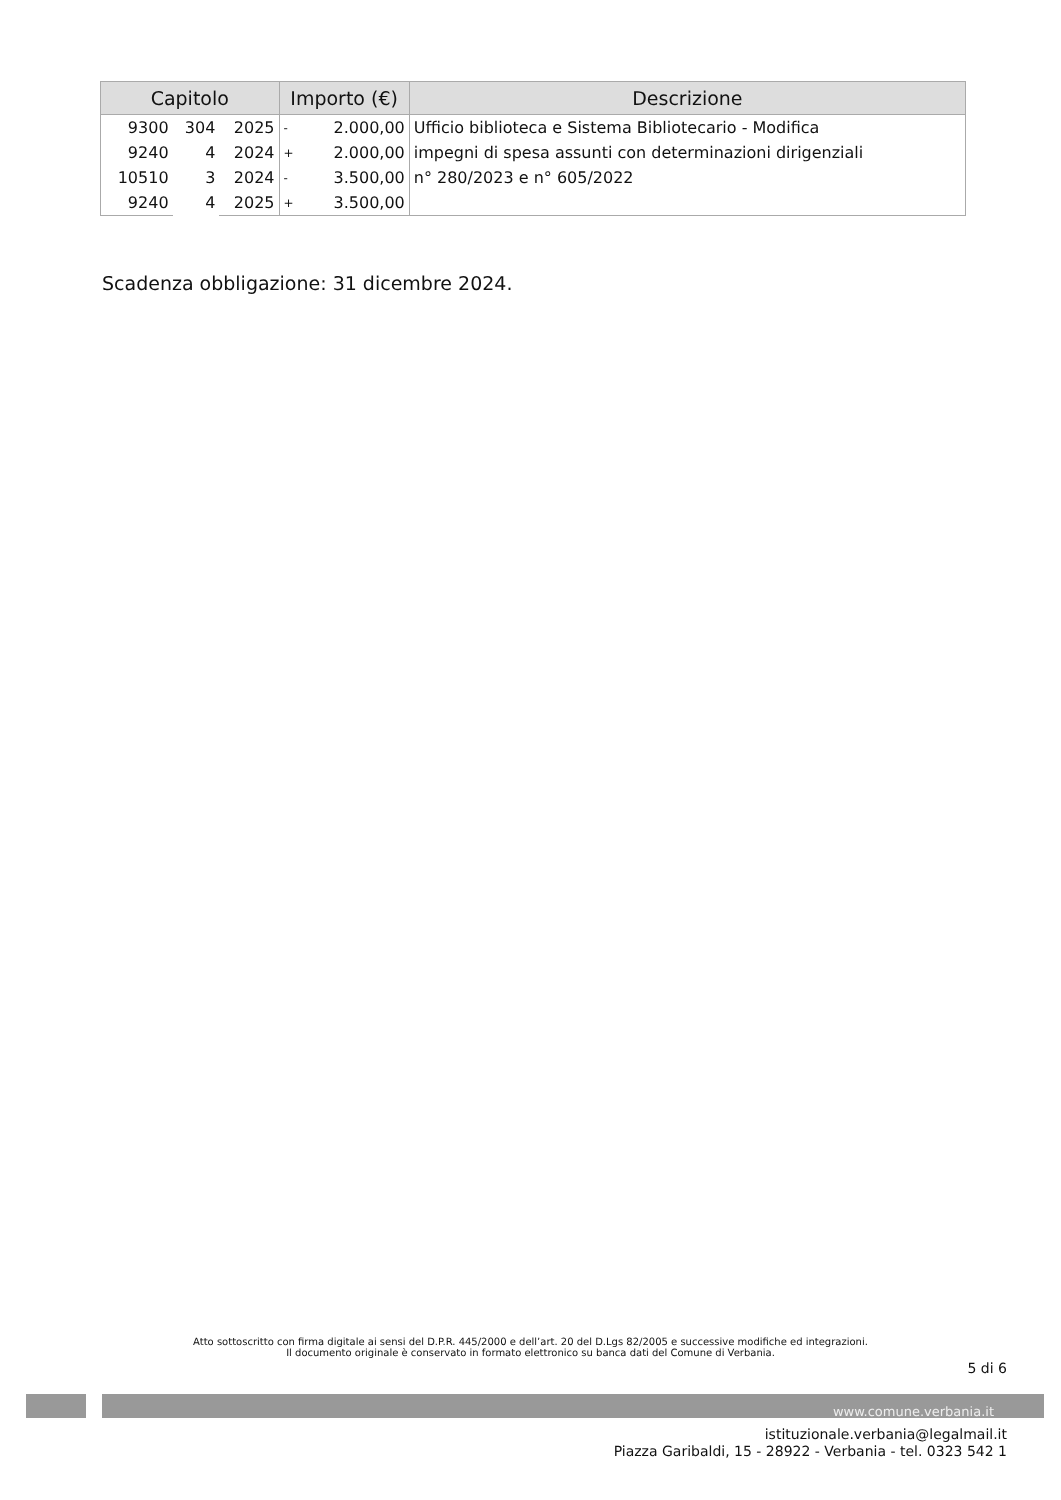| Capitolo | | | Importo (€) | | Descrizione |
| --- | --- | --- | --- | --- | --- |
| 9300 | 304 | 2025 | - | 2.000,00 | Ufficio biblioteca e Sistema Bibliotecario - Modifica |
| 9240 | 4 | 2024 | + | 2.000,00 | impegni di spesa assunti con determinazioni dirigenziali |
| 10510 | 3 | 2024 | - | 3.500,00 | n° 280/2023 e n° 605/2022 |
| 9240 | 4 | 2025 | + | 3.500,00 | |
Scadenza obbligazione: 31 dicembre 2024.
Atto sottoscritto con firma digitale ai sensi del D.P.R. 445/2000 e dell’art. 20 del D.Lgs 82/2005 e successive modifiche ed integrazioni.
Il documento originale è conservato in formato elettronico su banca dati del Comune di Verbania.
5 di 6
www.comune.verbania.it
istituzionale.verbania@legalmail.it
Piazza Garibaldi, 15 - 28922 - Verbania - tel. 0323 542 1